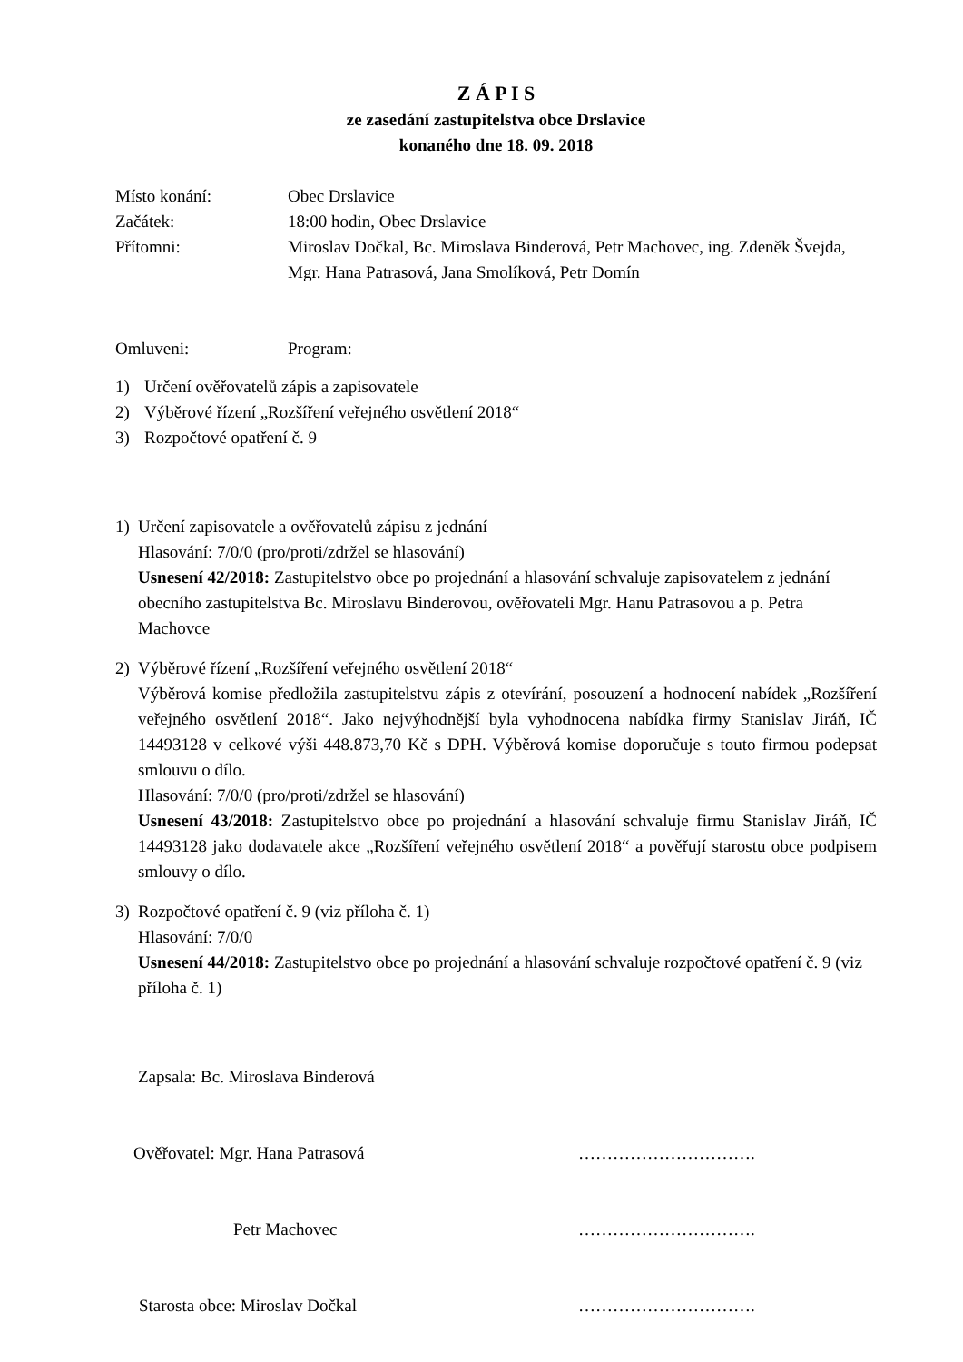Z Á P I S
ze zasedání zastupitelstva obce Drslavice
konaného dne 18. 09. 2018
Místo konání: Obec Drslavice
Začátek: 18:00 hodin, Obec Drslavice
Přítomni: Miroslav Dočkal, Bc. Miroslava Binderová, Petr Machovec, ing. Zdeněk Švejda, Mgr. Hana Patrasová, Jana Smolíková, Petr Domín
Omluveni: Program:
1) Určení ověřovatelů zápis a zapisovatele
2) Výběrové řízení „Rozšíření veřejného osvětlení 2018“
3) Rozpočtové opatření č. 9
1) Určení zapisovatele a ověřovatelů zápisu z jednání
Hlasování: 7/0/0 (pro/proti/zdržel se hlasování)
Usnesení 42/2018: Zastupitelstvo obce po projednání a hlasování schvaluje zapisovatelem z jednání obecního zastupitelstva Bc. Miroslavu Binderovou, ověřovateli Mgr. Hanu Patrasovou a p. Petra Machovce
2) Výběrové řízení „Rozšíření veřejného osvětlení 2018“
Výběrová komise předložila zastupitelstvu zápis z otevírání, posouzení a hodnocení nabídek „Rozšíření veřejného osvětlení 2018“. Jako nejvýhodnější byla vyhodnocena nabídka firmy Stanislav Jiráň, IČ 14493128 v celkové výši 448.873,70 Kč s DPH. Výběrová komise doporučuje s touto firmou podepsat smlouvu o dílo.
Hlasování: 7/0/0 (pro/proti/zdržel se hlasování)
Usnesení 43/2018: Zastupitelstvo obce po projednání a hlasování schvaluje firmu Stanislav Jiráň, IČ 14493128 jako dodavatele akce „Rozšíření veřejného osvětlení 2018“ a pověřují starostu obce podpisem smlouvy o dílo.
3) Rozpočtové opatření č. 9 (viz příloha č. 1)
Hlasování: 7/0/0
Usnesení 44/2018: Zastupitelstvo obce po projednání a hlasování schvaluje rozpočtové opatření č. 9 (viz příloha č. 1)
Zapsala: Bc. Miroslava Binderová
Ověřovatel: Mgr. Hana Patrasová ………………………….
Petr Machovec ………………………….
Starosta obce: Miroslav Dočkal ………………………….